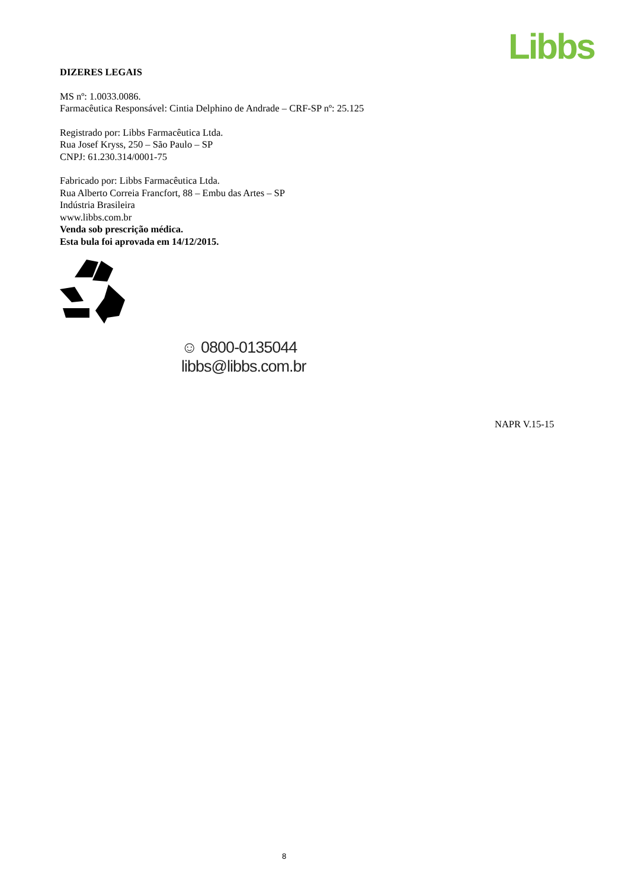Libbs
DIZERES LEGAIS
MS nº: 1.0033.0086.
Farmacêutica Responsável: Cintia Delphino de Andrade – CRF-SP nº: 25.125
Registrado por: Libbs Farmacêutica Ltda.
Rua Josef Kryss, 250 – São Paulo – SP
CNPJ: 61.230.314/0001-75
Fabricado por: Libbs Farmacêutica Ltda.
Rua Alberto Correia Francfort, 88 – Embu das Artes – SP
Indústria Brasileira
www.libbs.com.br
Venda sob prescrição médica.
Esta bula foi aprovada em 14/12/2015.
☺ 0800-0135044
libbs@libbs.com.br
NAPR V.15-15
8